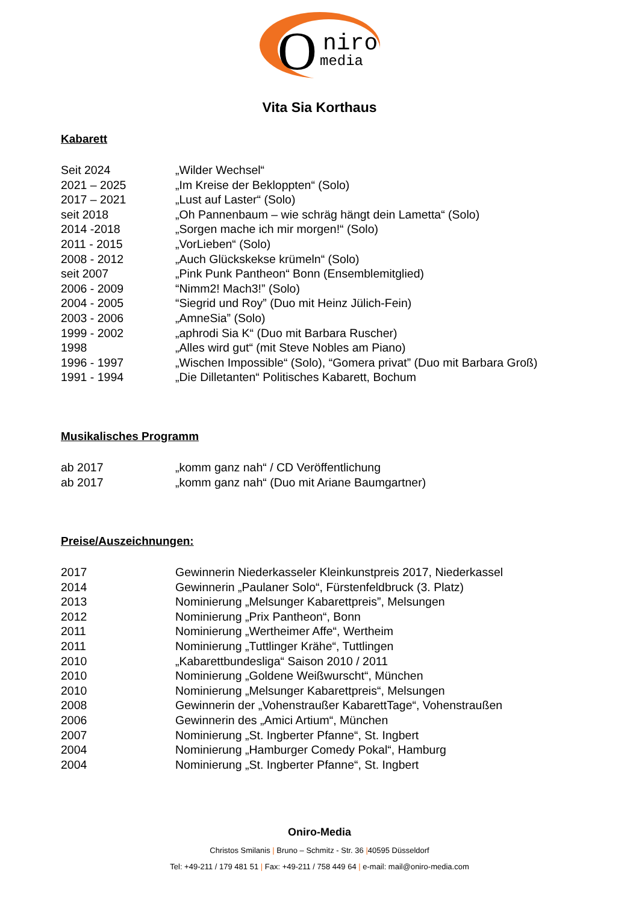O
niro
media
Vita Sia Korthaus
Kabarett
Seit 2024 „Wilder Wechsel“
2021 – 2025 „Im Kreise der Bekloppten“ (Solo)
2017 – 2021 „Lust auf Laster“ (Solo)
seit 2018 „Oh Pannenbaum – wie schräg hängt dein Lametta“ (Solo)
2014 -2018 „Sorgen mache ich mir morgen!“ (Solo)
2011 - 2015 „VorLieben“ (Solo)
2008 - 2012 „Auch Glückskekse krümeln“ (Solo)
seit 2007 „Pink Punk Pantheon“ Bonn (Ensemblemitglied)
2006 - 2009 “Nimm2! Mach3!” (Solo)
2004 - 2005 “Siegrid und Roy” (Duo mit Heinz Jülich-Fein)
2003 - 2006 „AmneSia” (Solo)
1999 - 2002 „aphrodi Sia K“ (Duo mit Barbara Ruscher)
1998 „Alles wird gut“ (mit Steve Nobles am Piano)
1996 - 1997 „Wischen Impossible“ (Solo), “Gomera privat” (Duo mit Barbara Groß)
1991 - 1994 „Die Dilletanten“ Politisches Kabarett, Bochum
Musikalisches Programm
ab 2017 „komm ganz nah“ / CD Veröffentlichung
ab 2017 „komm ganz nah“ (Duo mit Ariane Baumgartner)
Preise/Auszeichnungen:
2017 Gewinnerin Niederkasseler Kleinkunstpreis 2017, Niederkassel
2014 Gewinnerin „Paulaner Solo“, Fürstenfeldbruck (3. Platz)
2013 Nominierung „Melsunger Kabarettpreis”, Melsungen
2012 Nominierung „Prix Pantheon“, Bonn
2011 Nominierung „Wertheimer Affe“, Wertheim
2011 Nominierung „Tuttlinger Krähe“, Tuttlingen
2010 „Kabarettbundesliga“ Saison 2010 / 2011
2010 Nominierung „Goldene Weißwurscht“, München
2010 Nominierung „Melsunger Kabarettpreis“, Melsungen
2008 Gewinnerin der „Vohenstraußer KabarettTage“, Vohenstraußen
2006 Gewinnerin des „Amici Artium“, München
2007 Nominierung „St. Ingberter Pfanne“, St. Ingbert
2004 Nominierung „Hamburger Comedy Pokal“, Hamburg
2004 Nominierung „St. Ingberter Pfanne“, St. Ingbert
Oniro-Media
Christos Smilanis | Bruno – Schmitz - Str. 36 |40595 Düsseldorf
Tel: +49-211 / 179 481 51 | Fax: +49-211 / 758 449 64 | e-mail: mail@oniro-media.com